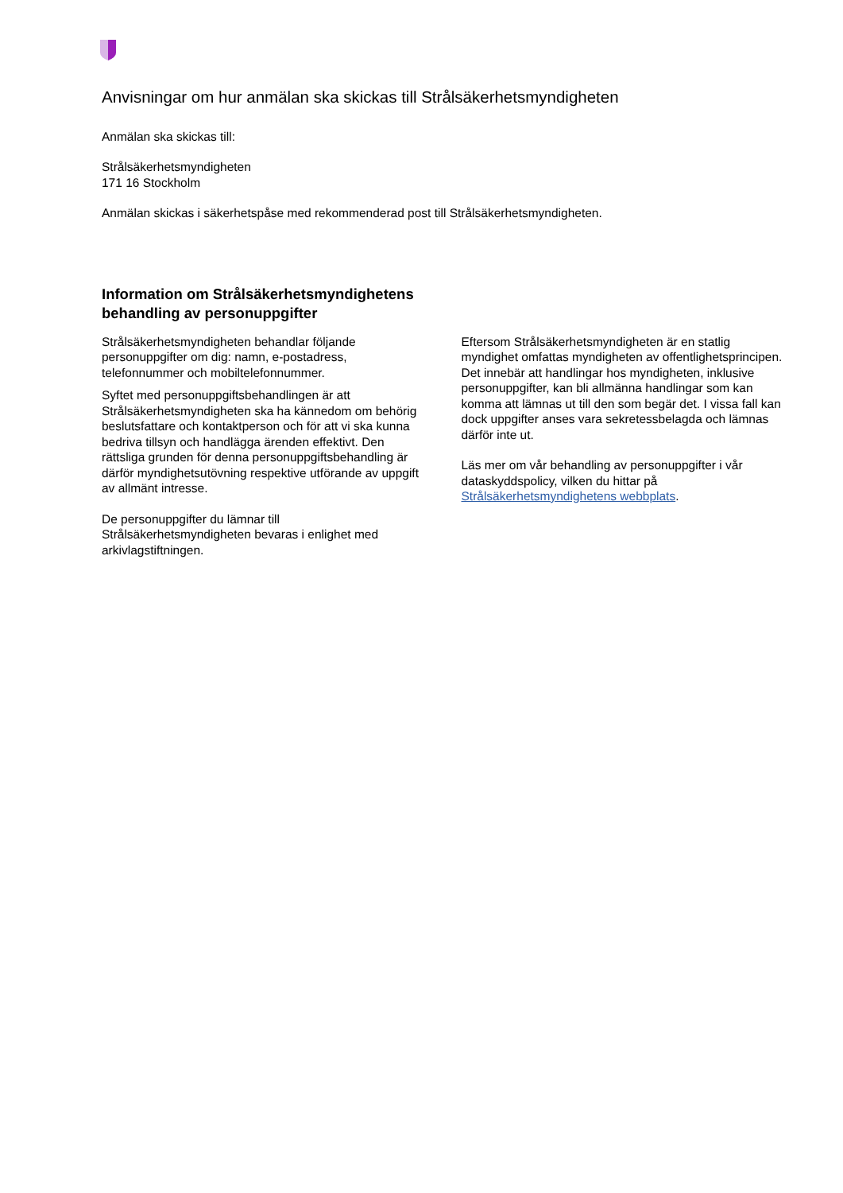Anvisningar om hur anmälan ska skickas till Strålsäkerhetsmyndigheten
Anmälan ska skickas till:
Strålsäkerhetsmyndigheten
171 16 Stockholm
Anmälan skickas i säkerhetspåse med rekommenderad post till Strålsäkerhetsmyndigheten.
Information om Strålsäkerhetsmyndighetens behandling av personuppgifter
Strålsäkerhetsmyndigheten behandlar följande personuppgifter om dig: namn, e-postadress, telefonnummer och mobiltelefonnummer.
Syftet med personuppgiftsbehandlingen är att Strålsäkerhetsmyndigheten ska ha kännedom om behörig beslutsfattare och kontaktperson och för att vi ska kunna bedriva tillsyn och handlägga ärenden effektivt. Den rättsliga grunden för denna personuppgiftsbehandling är därför myndighetsutövning respektive utförande av uppgift av allmänt intresse.
De personuppgifter du lämnar till Strålsäkerhetsmyndigheten bevaras i enlighet med arkivlagstiftningen.
Eftersom Strålsäkerhetsmyndigheten är en statlig myndighet omfattas myndigheten av offentlighetsprincipen. Det innebär att handlingar hos myndigheten, inklusive personuppgifter, kan bli allmänna handlingar som kan komma att lämnas ut till den som begär det. I vissa fall kan dock uppgifter anses vara sekretessbelagda och lämnas därför inte ut.
Läs mer om vår behandling av personuppgifter i vår dataskyddspolicy, vilken du hittar på Strålsäkerhetsmyndighetens webbplats.